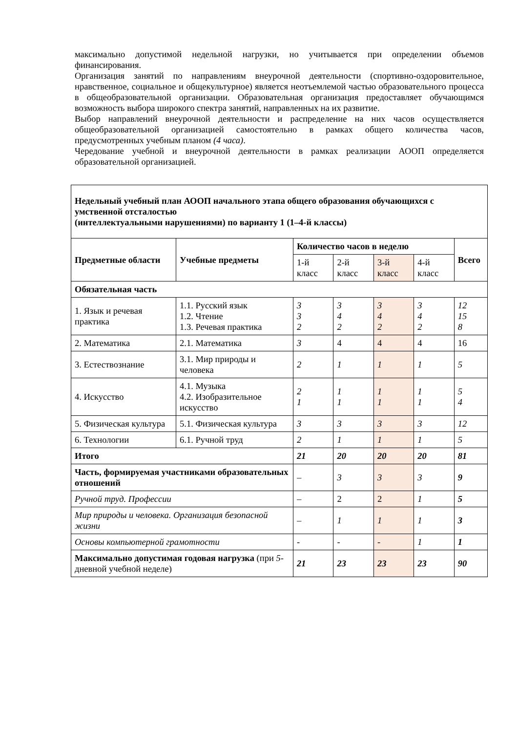максимально допустимой недельной нагрузки, но учитывается при определении объемов финансирования.
Организация занятий по направлениям внеурочной деятельности (спортивно-оздоровительное, нравственное, социальное и общекультурное) является неотъемлемой частью образовательного процесса в общеобразовательной организации. Образовательная организация предоставляет обучающимся возможность выбора широкого спектра занятий, направленных на их развитие.
Выбор направлений внеурочной деятельности и распределение на них часов осуществляется общеобразовательной организацией самостоятельно в рамках общего количества часов, предусмотренных учебным планом (4 часа).
Чередование учебной и внеурочной деятельности в рамках реализации АООП определяется образовательной организацией.
| Недельный учебный план АООП начального этапа общего образования обучающихся с умственной отсталостью (интеллектуальными нарушениями) по варианту 1 (1–4-й классы) | | | | | | |
| --- | --- | --- | --- | --- | --- | --- |
| Предметные области | Учебные предметы | Количество часов в неделю | | | | Всего |
| | | 1-й класс | 2-й класс | 3-й класс | 4-й класс | |
| Обязательная часть | | | | | | |
| 1. Язык и речевая практика | 1.1. Русский язык 1.2. Чтение 1.3. Речевая практика | 3 3 2 | 3 4 2 | 3 4 2 | 3 4 2 | 12 15 8 |
| 2. Математика | 2.1. Математика | 3 | 4 | 4 | 4 | 16 |
| 3. Естествознание | 3.1. Мир природы и человека | 2 | 1 | 1 | 1 | 5 |
| 4. Искусство | 4.1. Музыка 4.2. Изобразительное искусство | 2 1 | 1 1 | 1 1 | 1 1 | 5 4 |
| 5. Физическая культура | 5.1. Физическая культура | 3 | 3 | 3 | 3 | 12 |
| 6. Технологии | 6.1. Ручной труд | 2 | 1 | 1 | 1 | 5 |
| Итого | | 21 | 20 | 20 | 20 | 81 |
| Часть, формируемая участниками образовательных отношений | | – | 3 | 3 | 3 | 9 |
| Ручной труд. Профессии | | – | 2 | 2 | 1 | 5 |
| Мир природы и человека. Организация безопасной жизни | | – | 1 | 1 | 1 | 3 |
| Основы компьютерной грамотности | | - | - | - | 1 | 1 |
| Максимально допустимая годовая нагрузка (при 5 -дневной учебной неделе) | | 21 | 23 | 23 | 23 | 90 |